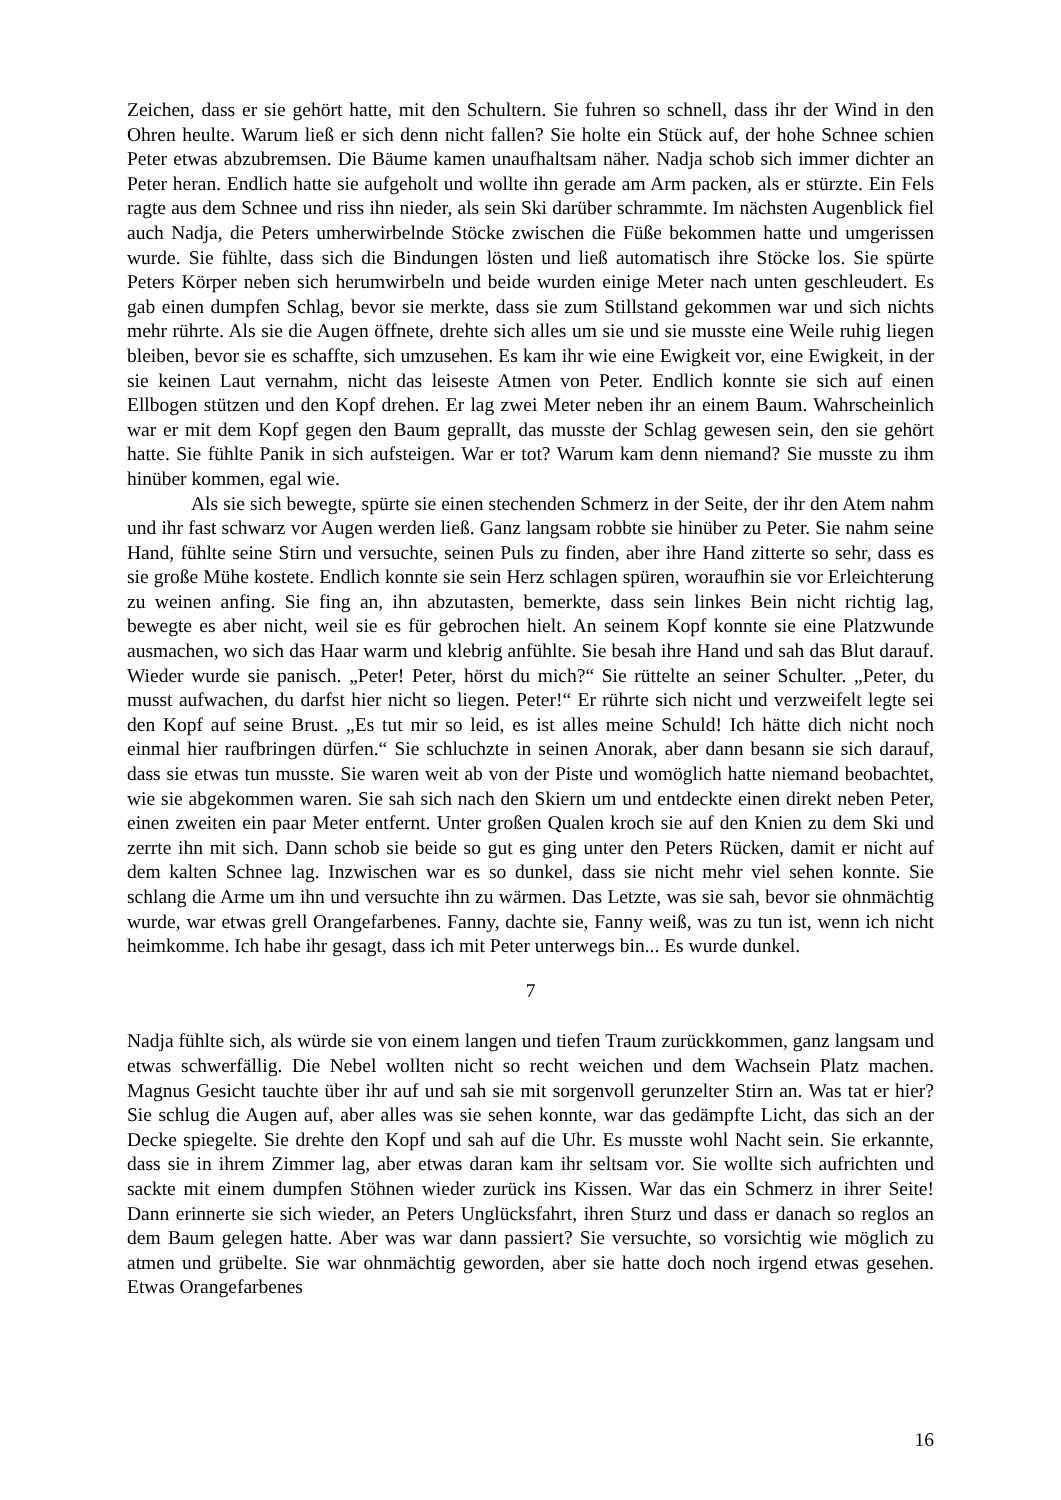Zeichen, dass er sie gehört hatte, mit den Schultern. Sie fuhren so schnell, dass ihr der Wind in den Ohren heulte. Warum ließ er sich denn nicht fallen? Sie holte ein Stück auf, der hohe Schnee schien Peter etwas abzubremsen. Die Bäume kamen unaufhaltsam näher. Nadja schob sich immer dichter an Peter heran. Endlich hatte sie aufgeholt und wollte ihn gerade am Arm packen, als er stürzte. Ein Fels ragte aus dem Schnee und riss ihn nieder, als sein Ski darüber schrammte. Im nächsten Augenblick fiel auch Nadja, die Peters umherwirbelnde Stöcke zwischen die Füße bekommen hatte und umgerissen wurde. Sie fühlte, dass sich die Bindungen lösten und ließ automatisch ihre Stöcke los. Sie spürte Peters Körper neben sich herumwirbeln und beide wurden einige Meter nach unten geschleudert. Es gab einen dumpfen Schlag, bevor sie merkte, dass sie zum Stillstand gekommen war und sich nichts mehr rührte. Als sie die Augen öffnete, drehte sich alles um sie und sie musste eine Weile ruhig liegen bleiben, bevor sie es schaffte, sich umzusehen. Es kam ihr wie eine Ewigkeit vor, eine Ewigkeit, in der sie keinen Laut vernahm, nicht das leiseste Atmen von Peter. Endlich konnte sie sich auf einen Ellbogen stützen und den Kopf drehen. Er lag zwei Meter neben ihr an einem Baum. Wahrscheinlich war er mit dem Kopf gegen den Baum geprallt, das musste der Schlag gewesen sein, den sie gehört hatte. Sie fühlte Panik in sich aufsteigen. War er tot? Warum kam denn niemand? Sie musste zu ihm hinüber kommen, egal wie.
Als sie sich bewegte, spürte sie einen stechenden Schmerz in der Seite, der ihr den Atem nahm und ihr fast schwarz vor Augen werden ließ. Ganz langsam robbte sie hinüber zu Peter. Sie nahm seine Hand, fühlte seine Stirn und versuchte, seinen Puls zu finden, aber ihre Hand zitterte so sehr, dass es sie große Mühe kostete. Endlich konnte sie sein Herz schlagen spüren, woraufhin sie vor Erleichterung zu weinen anfing. Sie fing an, ihn abzutasten, bemerkte, dass sein linkes Bein nicht richtig lag, bewegte es aber nicht, weil sie es für gebrochen hielt. An seinem Kopf konnte sie eine Platzwunde ausmachen, wo sich das Haar warm und klebrig anfühlte. Sie besah ihre Hand und sah das Blut darauf. Wieder wurde sie panisch. „Peter! Peter, hörst du mich?“ Sie rüttelte an seiner Schulter. „Peter, du musst aufwachen, du darfst hier nicht so liegen. Peter!“ Er rührte sich nicht und verzweifelt legte sei den Kopf auf seine Brust. „Es tut mir so leid, es ist alles meine Schuld! Ich hätte dich nicht noch einmal hier raufbringen dürfen.“ Sie schluchzte in seinen Anorak, aber dann besann sie sich darauf, dass sie etwas tun musste. Sie waren weit ab von der Piste und womöglich hatte niemand beobachtet, wie sie abgekommen waren. Sie sah sich nach den Skiern um und entdeckte einen direkt neben Peter, einen zweiten ein paar Meter entfernt. Unter großen Qualen kroch sie auf den Knien zu dem Ski und zerrte ihn mit sich. Dann schob sie beide so gut es ging unter den Peters Rücken, damit er nicht auf dem kalten Schnee lag. Inzwischen war es so dunkel, dass sie nicht mehr viel sehen konnte. Sie schlang die Arme um ihn und versuchte ihn zu wärmen. Das Letzte, was sie sah, bevor sie ohnmächtig wurde, war etwas grell Orangefarbenes. Fanny, dachte sie, Fanny weiß, was zu tun ist, wenn ich nicht heimkomme. Ich habe ihr gesagt, dass ich mit Peter unterwegs bin... Es wurde dunkel.
7
Nadja fühlte sich, als würde sie von einem langen und tiefen Traum zurückkommen, ganz langsam und etwas schwerfällig. Die Nebel wollten nicht so recht weichen und dem Wachsein Platz machen. Magnus Gesicht tauchte über ihr auf und sah sie mit sorgenvoll gerunzelter Stirn an. Was tat er hier? Sie schlug die Augen auf, aber alles was sie sehen konnte, war das gedämpfte Licht, das sich an der Decke spiegelte. Sie drehte den Kopf und sah auf die Uhr. Es musste wohl Nacht sein. Sie erkannte, dass sie in ihrem Zimmer lag, aber etwas daran kam ihr seltsam vor. Sie wollte sich aufrichten und sackte mit einem dumpfen Stöhnen wieder zurück ins Kissen. War das ein Schmerz in ihrer Seite! Dann erinnerte sie sich wieder, an Peters Unglücksfahrt, ihren Sturz und dass er danach so reglos an dem Baum gelegen hatte. Aber was war dann passiert? Sie versuchte, so vorsichtig wie möglich zu atmen und grübelte. Sie war ohnmächtig geworden, aber sie hatte doch noch irgend etwas gesehen. Etwas Orangefarbenes
16